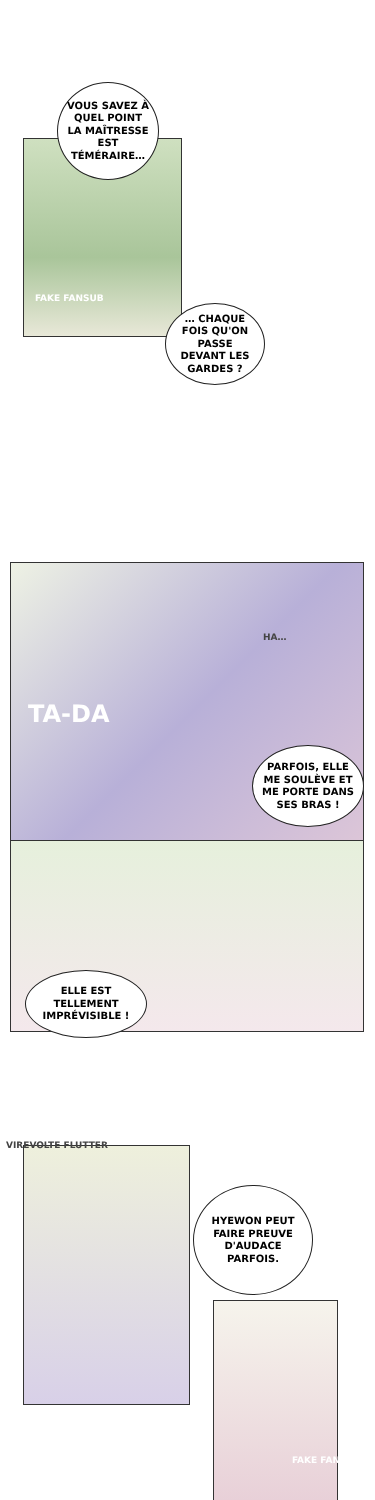VOUS SAVEZ À QUEL POINT LA MAÎTRESSE EST TÉMÉRAIRE…
FAKE FANSUB
… CHAQUE FOIS QU'ON PASSE DEVANT LES GARDES ?
HA…
TA-DA
PARFOIS, ELLE ME SOULÈVE ET ME PORTE DANS SES BRAS !
ELLE EST TELLEMENT IMPRÉVISIBLE !
VIREVOLTE FLUTTER
HYEWON PEUT FAIRE PREUVE D'AUDACE PARFOIS.
FAKE FANSUB